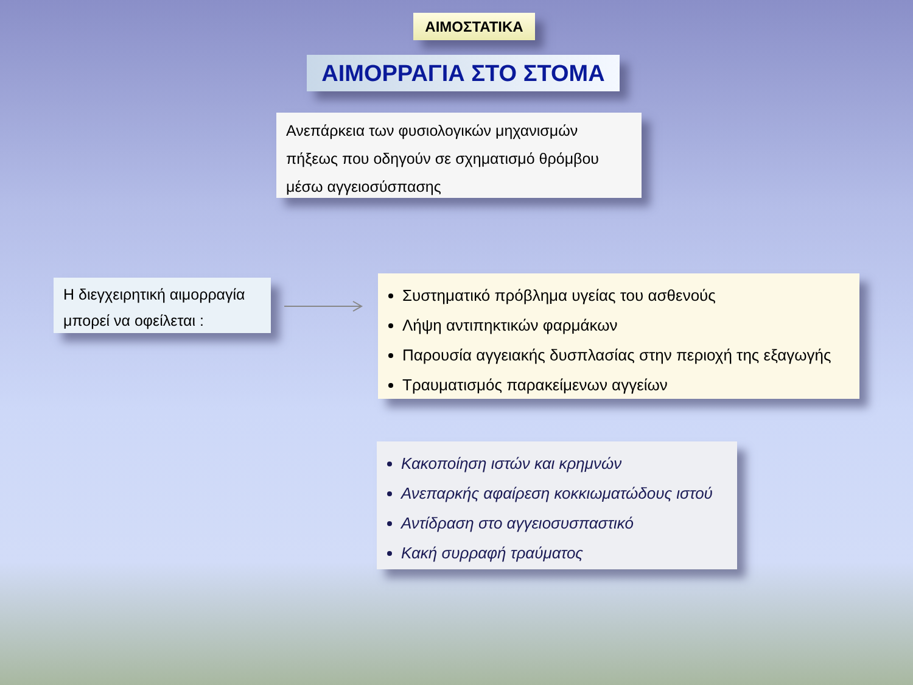ΑΙΜΟΣΤΑΤΙΚΑ
ΑΙΜΟΡΡΑΓΙΑ ΣΤΟ ΣΤΟΜΑ
Ανεπάρκεια των φυσιολογικών μηχανισμών πήξεως που οδηγούν σε σχηματισμό θρόμβου μέσω αγγειοσύσπασης
Η διεγχειρητική αιμορραγία μπορεί να οφείλεται :
Συστηματικό πρόβλημα υγείας του ασθενούς
Λήψη αντιπηκτικών φαρμάκων
Παρουσία αγγειακής δυσπλασίας στην περιοχή της εξαγωγής
Τραυματισμός παρακείμενων αγγείων
Κακοποίηση ιστών και κρημνών
Ανεπαρκής αφαίρεση κοκκιωματώδους ιστού
Αντίδραση στο αγγειοσυσπαστικό
Κακή συρραφή τραύματος